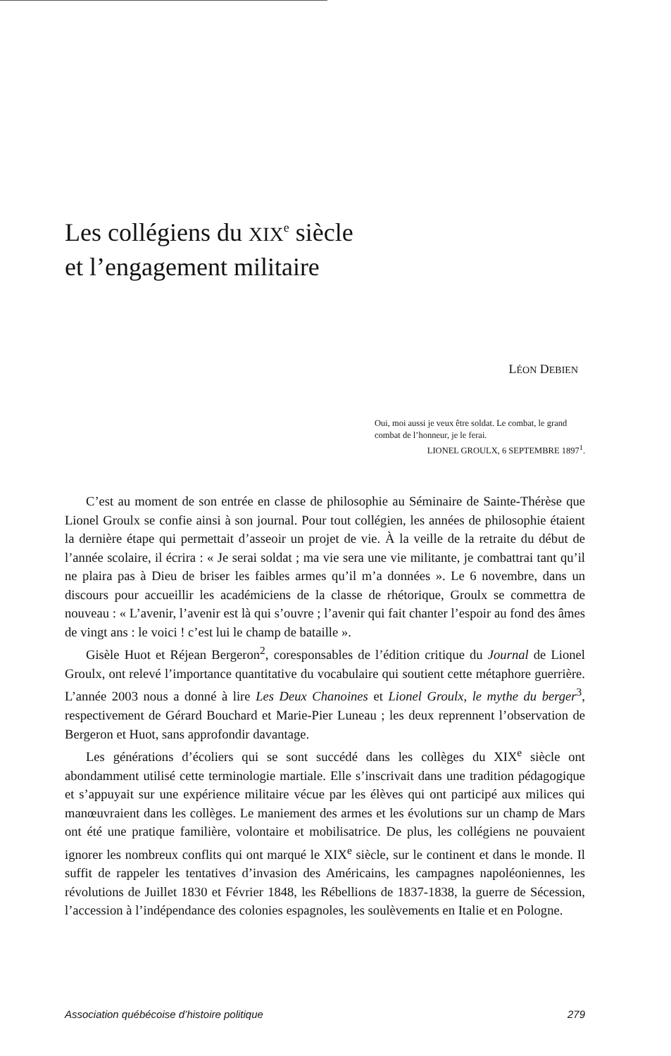Les collégiens du XIX<sup>e</sup> siècle
et l’engagement militaire
LÉON DEBIEN
Oui, moi aussi je veux être soldat. Le combat, le grand combat de l’honneur, je le ferai.
LIONEL GROULX, 6 SEPTEMBRE 1897<sup>1</sup>.
C’est au moment de son entrée en classe de philosophie au Séminaire de Sainte-Thérèse que Lionel Groulx se confie ainsi à son journal. Pour tout collégien, les années de philosophie étaient la dernière étape qui permettait d’asseoir un projet de vie. À la veille de la retraite du début de l’année scolaire, il écrira : « Je serai soldat ; ma vie sera une vie militante, je combattrai tant qu’il ne plaira pas à Dieu de briser les faibles armes qu’il m’a données ». Le 6 novembre, dans un discours pour accueillir les académiciens de la classe de rhétorique, Groulx se commettra de nouveau : « L’avenir, l’avenir est là qui s’ouvre ; l’avenir qui fait chanter l’espoir au fond des âmes de vingt ans : le voici ! c’est lui le champ de bataille ».
Gisèle Huot et Réjean Bergeron<sup>2</sup>, coresponsables de l’édition critique du Journal de Lionel Groulx, ont relevé l’importance quantitative du vocabulaire qui soutient cette métaphore guerrière. L’année 2003 nous a donné à lire Les Deux Chanoines et Lionel Groulx, le mythe du berger<sup>3</sup>, respectivement de Gérard Bouchard et Marie-Pier Luneau ; les deux reprennent l’observation de Bergeron et Huot, sans approfondir davantage.
Les générations d’écoliers qui se sont succédé dans les collèges du XIX<sup>e</sup> siècle ont abondamment utilisé cette terminologie martiale. Elle s’inscrivait dans une tradition pédagogique et s’appuyait sur une expérience militaire vécue par les élèves qui ont participé aux milices qui manœuvraient dans les collèges. Le maniement des armes et les évolutions sur un champ de Mars ont été une pratique familière, volontaire et mobilisatrice. De plus, les collégiens ne pouvaient ignorer les nombreux conflits qui ont marqué le XIX<sup>e</sup> siècle, sur le continent et dans le monde. Il suffit de rappeler les tentatives d’invasion des Américains, les campagnes napoléoniennes, les révolutions de Juillet 1830 et Février 1848, les Rébellions de 1837-1838, la guerre de Sécession, l’accession à l’indépendance des colonies espagnoles, les soulèvements en Italie et en Pologne.
Association québécoise d’histoire politique 279